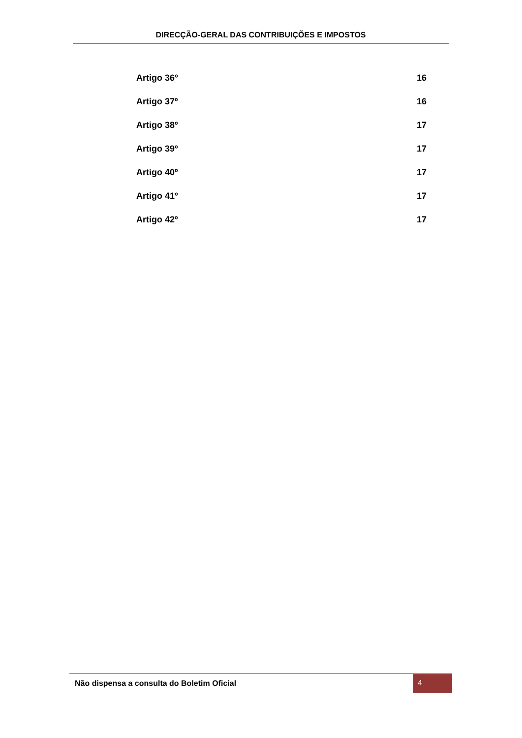DIRECÇÃO-GERAL DAS CONTRIBUIÇÕES E IMPOSTOS
Artigo 36º 16
Artigo 37º 16
Artigo 38º 17
Artigo 39º 17
Artigo 40º 17
Artigo 41º 17
Artigo 42º 17
Não dispensa a consulta do Boletim Oficial 4